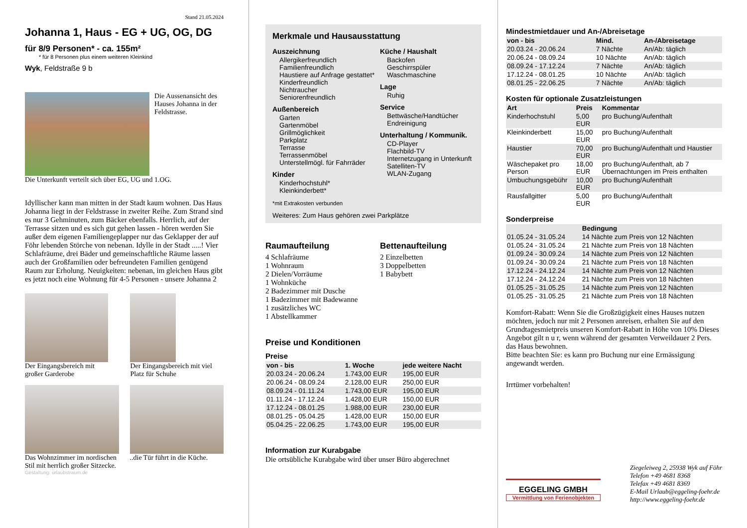Stand 21.05.2024
Johanna 1, Haus - EG + UG, OG, DG
für 8/9 Personen* - ca. 155m²
* für 8 Personen plus einem weiteren Kleinkind
Wyk, Feldstraße 9 b
Die Aussenansicht des Hauses Johanna in der Feldstrasse.
Die Unterkunft verteilt sich über EG, UG und 1.OG.
Idyllischer kann man mitten in der Stadt kaum wohnen. Das Haus Johanna liegt in der Feldstrasse in zweiter Reihe. Zum Strand sind es nur 3 Gehminuten, zum Bäcker ebenfalls. Herrlich, auf der Terrasse sitzen und es sich gut gehen lassen - hören werden Sie außer dem eigenen Familiengeplapper nur das Geklapper der auf Föhr lebenden Störche von nebenan. Idylle in der Stadt .....! Vier Schlafräume, drei Bäder und gemeinschaftliche Räume lassen auch der Großfamilien oder befreundeten Familien genügend Raum zur Erholung. Neuigkeiten: nebenan, im gleichen Haus gibt es jetzt noch eine Wohnung für 4-5 Personen - unsere Johanna 2
Der Eingangsbereich mit großer Garderobe
Der Eingangsbereich mit viel Platz für Schuhe
Das Wohnzimmer im nordischen Stil mit herrlich großer Sitzecke.
..die Tür führt in die Küche.
Gestaltung: urlaubstraum.de
Merkmale und Hausausstattung
Auszeichnung
Allergikerfreundlich
Familienfreundlich
Haustiere auf Anfrage gestattet*
Kinderfreundlich
Nichtraucher
Seniorenfreundlich
Außenbereich
Garten
Gartenmöbel
Grillmöglichkeit
Parkplatz
Terrasse
Terrassenmöbel
Unterstellmögl. für Fahrräder
Kinder
Kinderhochstuhl*
Kleinkinderbett*
Küche / Haushalt
Backofen
Geschirrspüler
Waschmaschine
Lage
Ruhig
Service
Bettwäsche/Handtücher
Endreinigung
Unterhaltung / Kommunik.
CD-Player
Flachbild-TV
Internetzugang in Unterkunft
Satelliten-TV
WLAN-Zugang
*mit Extrakosten verbunden
Weiteres: Zum Haus gehören zwei Parkplätze
Raumaufteilung
4 Schlafräume
1 Wohnraum
2 Dielen/Vorräume
1 Wohnküche
2 Badezimmer mit Dusche
1 Badezimmer mit Badewanne
1 zusätzliches WC
1 Abstellkammer
Bettenaufteilung
2 Einzelbetten
3 Doppelbetten
1 Babybett
Preise und Konditionen
Preise
| von - bis | 1. Woche | jede weitere Nacht |
| --- | --- | --- |
| 20.03.24 - 20.06.24 | 1.743,00 EUR | 195,00 EUR |
| 20.06.24 - 08.09.24 | 2.128,00 EUR | 250,00 EUR |
| 08.09.24 - 01.11.24 | 1.743,00 EUR | 195,00 EUR |
| 01.11.24 - 17.12.24 | 1.428,00 EUR | 150,00 EUR |
| 17.12.24 - 08.01.25 | 1.988,00 EUR | 230,00 EUR |
| 08.01.25 - 05.04.25 | 1.428,00 EUR | 150,00 EUR |
| 05.04.25 - 22.06.25 | 1.743,00 EUR | 195,00 EUR |
Information zur Kurabgabe
Die ortsübliche Kurabgabe wird über unser Büro abgerechnet
Mindestmietdauer und An-/Abreisetage
| von - bis | Mind. | An-/Abreisetage |
| --- | --- | --- |
| 20.03.24 - 20.06.24 | 7 Nächte | An/Ab: täglich |
| 20.06.24 - 08.09.24 | 10 Nächte | An/Ab: täglich |
| 08.09.24 - 17.12.24 | 7 Nächte | An/Ab: täglich |
| 17.12.24 - 08.01.25 | 10 Nächte | An/Ab: täglich |
| 08.01.25 - 22.06.25 | 7 Nächte | An/Ab: täglich |
Kosten für optionale Zusatzleistungen
| Art | Preis | Kommentar |
| --- | --- | --- |
| Kinderhochstuhl | 5,00 EUR | pro Buchung/Aufenthalt |
| Kleinkinderbett | 15,00 EUR | pro Buchung/Aufenthalt |
| Haustier | 70,00 EUR | pro Buchung/Aufenthalt und Haustier |
| Wäschepaket pro Person | 18,00 EUR | pro Buchung/Aufenthalt, ab 7 Übernachtungen im Preis enthalten |
| Umbuchungsgebühr | 10,00 EUR | pro Buchung/Aufenthalt |
| Rausfallgitter | 5,00 EUR | pro Buchung/Aufenthalt |
Sonderpreise
| | Bedingung |
| --- | --- |
| 01.05.24 - 31.05.24 | 14 Nächte zum Preis von 12 Nächten |
| 01.05.24 - 31.05.24 | 21 Nächte zum Preis von 18 Nächten |
| 01.09.24 - 30.09.24 | 14 Nächte zum Preis von 12 Nächten |
| 01.09.24 - 30.09.24 | 21 Nächte zum Preis von 18 Nächten |
| 17.12.24 - 24.12.24 | 14 Nächte zum Preis von 12 Nächten |
| 17.12.24 - 24.12.24 | 21 Nächte zum Preis von 18 Nächten |
| 01.05.25 - 31.05.25 | 14 Nächte zum Preis von 12 Nächten |
| 01.05.25 - 31.05.25 | 21 Nächte zum Preis von 18 Nächten |
Komfort-Rabatt: Wenn Sie die Großzügigkeit eines Hauses nutzen möchten, jedoch nur mit 2 Personen anreisen, erhalten Sie auf den Grundtagesmietpreis unseren Komfort-Rabatt in Höhe von 10% Dieses Angebot gilt n u r, wenn während der gesamten Verweildauer 2 Pers. das Haus bewohnen.
Bitte beachten Sie: es kann pro Buchung nur eine Ermässigung angewandt werden.
Irrtümer vorbehalten!
EGGELING GMBH
Vermittlung von Ferienobjekten
Ziegeleiweg 2, 25938 Wyk auf Föhr
Telefon +49 4681 8368
Telefax +49 4681 8369
E-Mail Urlaub@eggeling-foehr.de
http://www.eggeling-foehr.de